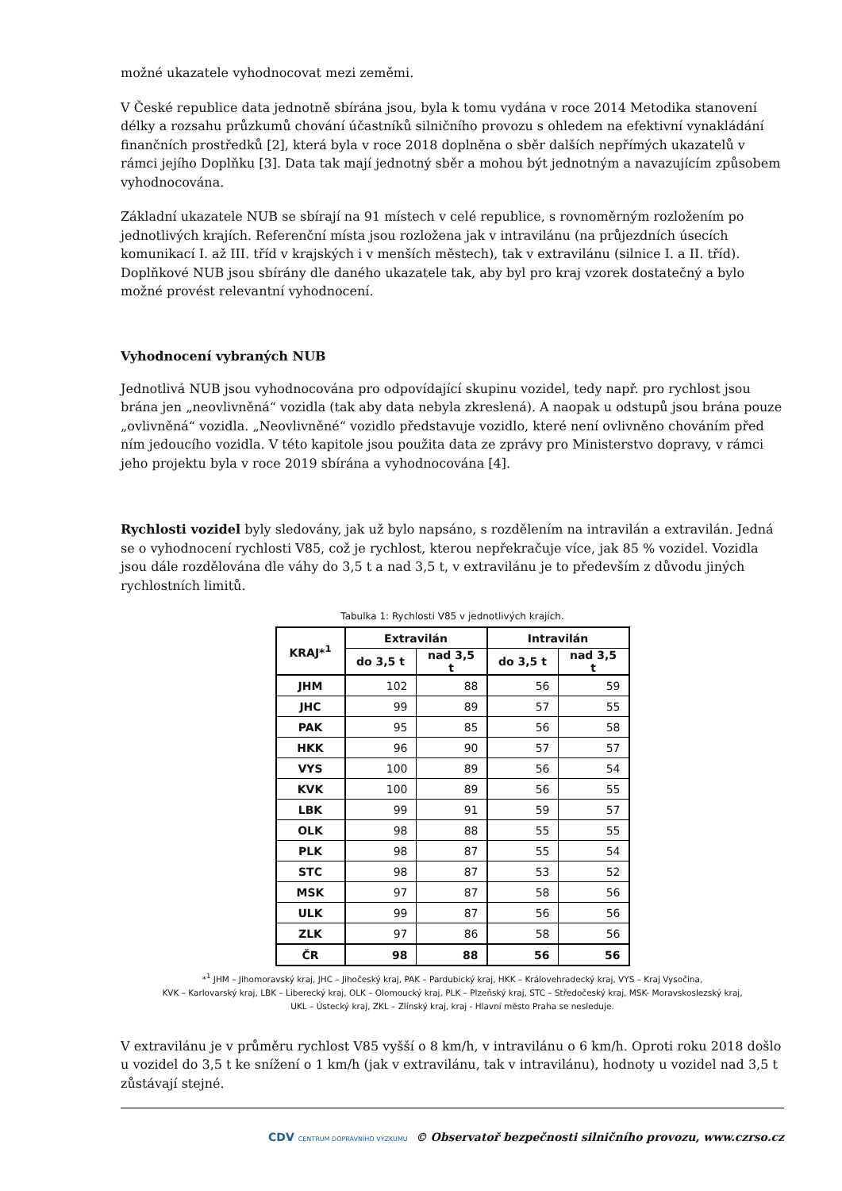možné ukazatele vyhodnocovat mezi zeměmi.
V České republice data jednotně sbírána jsou, byla k tomu vydána v roce 2014 Metodika stanovení délky a rozsahu průzkumů chování účastníků silničního provozu s ohledem na efektivní vynakládání finančních prostředků [2], která byla v roce 2018 doplněna o sběr dalších nepřímých ukazatelů v rámci jejího Doplňku [3]. Data tak mají jednotný sběr a mohou být jednotným a navazujícím způsobem vyhodnocována.
Základní ukazatele NUB se sbírají na 91 místech v celé republice, s rovnoměrným rozložením po jednotlivých krajích. Referenční místa jsou rozložena jak v intravilánu (na průjezdních úsecích komunikací I. až III. tříd v krajských i v menších městech), tak v extravilánu (silnice I. a II. tříd). Doplňkové NUB jsou sbírány dle daného ukazatele tak, aby byl pro kraj vzorek dostatečný a bylo možné provést relevantní vyhodnocení.
Vyhodnocení vybraných NUB
Jednotlivá NUB jsou vyhodnocována pro odpovídající skupinu vozidel, tedy např. pro rychlost jsou brána jen „neovlivněná“ vozidla (tak aby data nebyla zkreslená). A naopak u odstupů jsou brána pouze „ovlivněná“ vozidla. „Neovlivněné“ vozidlo představuje vozidlo, které není ovlivněno chováním před ním jedoucího vozidla. V této kapitole jsou použita data ze zprávy pro Ministerstvo dopravy, v rámci jeho projektu byla v roce 2019 sbírána a vyhodnocována [4].
Rychlosti vozidel byly sledovány, jak už bylo napsáno, s rozdělením na intravilán a extravilán. Jedná se o vyhodnocení rychlosti V85, což je rychlost, kterou nepřekračuje více, jak 85 % vozidel. Vozidla jsou dále rozdělována dle váhy do 3,5 t a nad 3,5 t, v extravilánu je to především z důvodu jiných rychlostních limitů.
Tabulka 1: Rychlosti V85 v jednotlivých krajích.
| KRAJ*<sup>1</sup> | Extravilán | | Intravilán | |
| --- | --- | --- | --- | --- |
| | do 3,5 t | nad 3,5 t | do 3,5 t | nad 3,5 t |
| JHM | 102 | 88 | 56 | 59 |
| JHC | 99 | 89 | 57 | 55 |
| PAK | 95 | 85 | 56 | 58 |
| HKK | 96 | 90 | 57 | 57 |
| VYS | 100 | 89 | 56 | 54 |
| KVK | 100 | 89 | 56 | 55 |
| LBK | 99 | 91 | 59 | 57 |
| OLK | 98 | 88 | 55 | 55 |
| PLK | 98 | 87 | 55 | 54 |
| STC | 98 | 87 | 53 | 52 |
| MSK | 97 | 87 | 58 | 56 |
| ULK | 99 | 87 | 56 | 56 |
| ZLK | 97 | 86 | 58 | 56 |
| ČR | 98 | 88 | 56 | 56 |
*<sup>1</sup> JHM – Jihomoravský kraj, JHC – Jihočeský kraj, PAK – Pardubický kraj, HKK – Královehradecký kraj, VYS – Kraj Vysočina,
KVK – Karlovarský kraj, LBK – Liberecký kraj, OLK – Olomoucký kraj, PLK – Plzeňský kraj, STC – Středočeský kraj, MSK- Moravskoslezský kraj,
UKL – Ústecký kraj, ZKL – Zlínský kraj, kraj - Hlavní město Praha se nesleduje.
V extravilánu je v průměru rychlost V85 vyšší o 8 km/h, v intravilánu o 6 km/h. Oproti roku 2018 došlo u vozidel do 3,5 t ke snížení o 1 km/h (jak v extravilánu, tak v intravilánu), hodnoty u vozidel nad 3,5 t zůstávají stejné.
CDV CENTRUM DOPRAVNÍHO VÝZKUMU © Observatoř bezpečnosti silničního provozu, www.czrso.cz